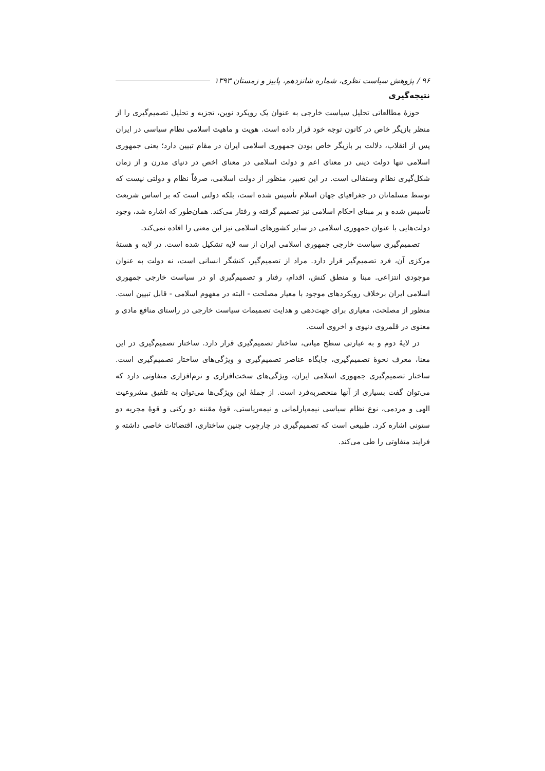۹۶ / پژوهش سیاست نظری، شماره شانزدهم، پاییز و زمستان ۱۳۹۳
نتیجه‌گیری
حوزهٔ مطالعاتی تحلیل سیاست خارجی به عنوان یک رویکرد نوین، تجزیه و تحلیل تصمیم‌گیری را از منظر بازیگر خاص در کانون توجه خود قرار داده است. هویت و ماهیت اسلامی نظام سیاسی در ایران پس از انقلاب، دلالت بر بازیگر خاص بودن جمهوری اسلامی ایران در مقام تبیین دارد؛ یعنی جمهوری اسلامی تنها دولت دینی در معنای اعم و دولت اسلامی در معنای اخص در دنیای مدرن و از زمان شکل‌گیری نظام وستفالی است. در این تعبیر، منظور از دولت اسلامی، صرفاً نظام و دولتی نیست که توسط مسلمانان در جغرافیای جهان اسلام تأسیس شده است، بلکه دولتی است که بر اساس شریعت تأسیس شده و بر مبنای احکام اسلامی نیز تصمیم گرفته و رفتار می‌کند. همان‌طور که اشاره شد، وجود دولت‌هایی با عنوان جمهوری اسلامی در سایر کشورهای اسلامی نیز این معنی را افاده نمی‌کند.
تصمیم‌گیری سیاست خارجی جمهوری اسلامی ایران از سه لایه تشکیل شده است. در لایه و هستهٔ مرکزی آن، فرد تصمیم‌گیر قرار دارد. مراد از تصمیم‌گیر، کنشگر انسانی است، نه دولت به عنوان موجودی انتزاعی. مبنا و منطق کنش، اقدام، رفتار و تصمیم‌گیری او در سیاست خارجی جمهوری اسلامی ایران برخلاف رویکردهای موجود با معیار مصلحت - البته در مفهوم اسلامی - قابل تبیین است. منظور از مصلحت، معیاری برای جهت‌دهی و هدایت تصمیمات سیاست خارجی در راستای منافع مادی و معنوی در قلمروی دنیوی و اخروی است.
در لایهٔ دوم و به عبارتی سطح میانی، ساختار تصمیم‌گیری قرار دارد. ساختار تصمیم‌گیری در این معنا، معرف نحوهٔ تصمیم‌گیری، جایگاه عناصر تصمیم‌گیری و ویژگی‌های ساختار تصمیم‌گیری است. ساختار تصمیم‌گیری جمهوری اسلامی ایران، ویژگی‌های سخت‌افزاری و نرم‌افزاری متفاوتی دارد که می‌توان گفت بسیاری از آنها منحصربه‌فرد است. از جملهٔ این ویژگی‌ها می‌توان به تلفیق مشروعیت الهی و مردمی، نوع نظام سیاسی نیمه‌پارلمانی و نیمه‌ریاستی، قوهٔ مقننه دو رکنی و قوهٔ مجریه دو ستونی اشاره کرد. طبیعی است که تصمیم‌گیری در چارچوب چنین ساختاری، اقتضائات خاصی داشته و فرایند متفاوتی را طی می‌کند.